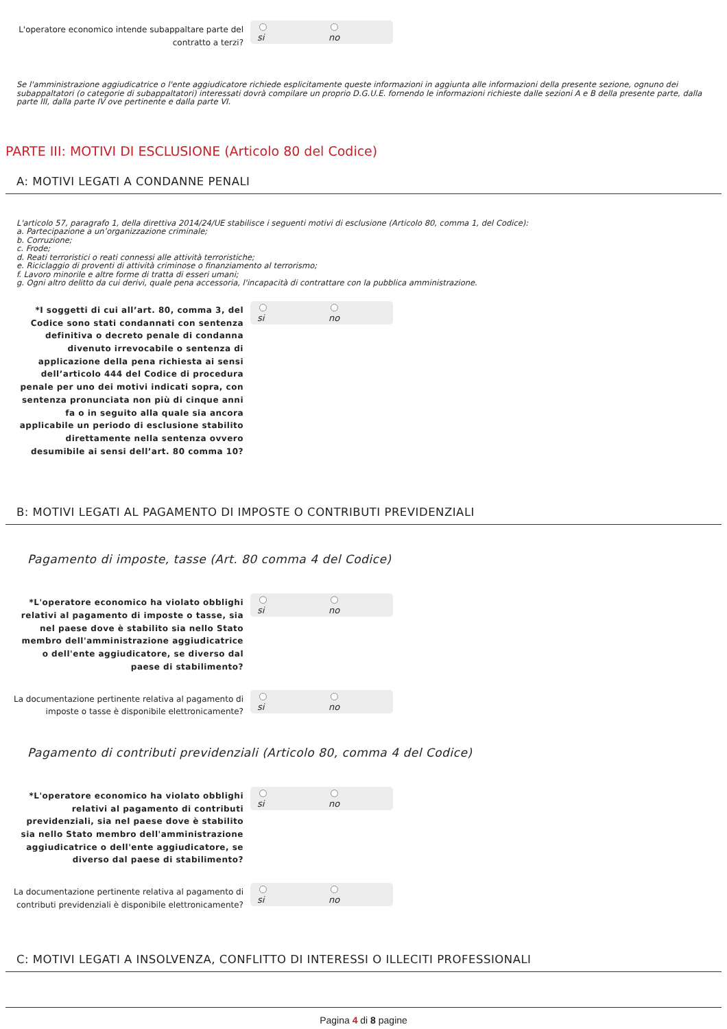L'operatore economico intende subappaltare parte del contratto a terzi?
si no
Se l'amministrazione aggiudicatrice o l'ente aggiudicatore richiede esplicitamente queste informazioni in aggiunta alle informazioni della presente sezione, ognuno dei subappaltatori (o categorie di subappaltatori) interessati dovrà compilare un proprio D.G.U.E. fornendo le informazioni richieste dalle sezioni A e B della presente parte, dalla parte III, dalla parte IV ove pertinente e dalla parte VI.
PARTE III: MOTIVI DI ESCLUSIONE (Articolo 80 del Codice)
A: MOTIVI LEGATI A CONDANNE PENALI
L'articolo 57, paragrafo 1, della direttiva 2014/24/UE stabilisce i seguenti motivi di esclusione (Articolo 80, comma 1, del Codice):
a. Partecipazione a un’organizzazione criminale;
b. Corruzione;
c. Frode;
d. Reati terroristici o reati connessi alle attività terroristiche;
e. Riciclaggio di proventi di attività criminose o finanziamento al terrorismo;
f. Lavoro minorile e altre forme di tratta di esseri umani;
g. Ogni altro delitto da cui derivi, quale pena accessoria, l'incapacità di contrattare con la pubblica amministrazione.
*I soggetti di cui all’art. 80, comma 3, del Codice sono stati condannati con sentenza definitiva o decreto penale di condanna divenuto irrevocabile o sentenza di applicazione della pena richiesta ai sensi dell’articolo 444 del Codice di procedura penale per uno dei motivi indicati sopra, con sentenza pronunciata non più di cinque anni fa o in seguito alla quale sia ancora applicabile un periodo di esclusione stabilito direttamente nella sentenza ovvero desumibile ai sensi dell’art. 80 comma 10?
si no
B: MOTIVI LEGATI AL PAGAMENTO DI IMPOSTE O CONTRIBUTI PREVIDENZIALI
Pagamento di imposte, tasse (Art. 80 comma 4 del Codice)
*L'operatore economico ha violato obblighi relativi al pagamento di imposte o tasse, sia nel paese dove è stabilito sia nello Stato membro dell'amministrazione aggiudicatrice o dell'ente aggiudicatore, se diverso dal paese di stabilimento?
si no
La documentazione pertinente relativa al pagamento di imposte o tasse è disponibile elettronicamente?
si no
Pagamento di contributi previdenziali (Articolo 80, comma 4 del Codice)
*L'operatore economico ha violato obblighi relativi al pagamento di contributi previdenziali, sia nel paese dove è stabilito sia nello Stato membro dell'amministrazione aggiudicatrice o dell'ente aggiudicatore, se diverso dal paese di stabilimento?
si no
La documentazione pertinente relativa al pagamento di contributi previdenziali è disponibile elettronicamente?
si no
C: MOTIVI LEGATI A INSOLVENZA, CONFLITTO DI INTERESSI O ILLECITI PROFESSIONALI
Pagina 4 di 8 pagine